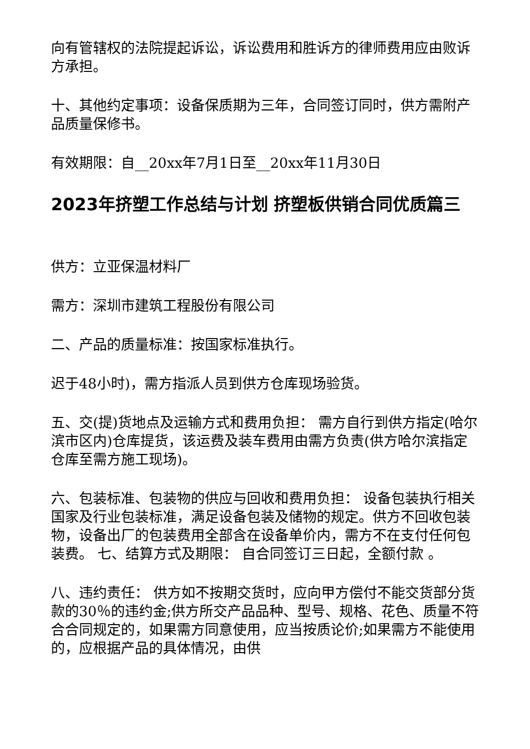向有管辖权的法院提起诉讼，诉讼费用和胜诉方的律师费用应由败诉方承担。
十、其他约定事项：设备保质期为三年，合同签订同时，供方需附产品质量保修书。
有效期限：自__20xx年7月1日至__20xx年11月30日
2023年挤塑工作总结与计划 挤塑板供销合同优质篇三
供方：立亚保温材料厂
需方：深圳市建筑工程股份有限公司
二、产品的质量标准：按国家标准执行。
迟于48小时)，需方指派人员到供方仓库现场验货。
五、交(提)货地点及运输方式和费用负担： 需方自行到供方指定(哈尔滨市区内)仓库提货，该运费及装车费用由需方负责(供方哈尔滨指定仓库至需方施工现场)。
六、包装标准、包装物的供应与回收和费用负担： 设备包装执行相关国家及行业包装标准，满足设备包装及储物的规定。供方不回收包装物，设备出厂的包装费用全部含在设备单价内，需方不在支付任何包装费。 七、结算方式及期限： 自合同签订三日起，全额付款 。
八、违约责任： 供方如不按期交货时，应向甲方偿付不能交货部分货款的30％的违约金;供方所交产品品种、型号、规格、花色、质量不符合合同规定的，如果需方同意使用，应当按质论价;如果需方不能使用的，应根据产品的具体情况，由供